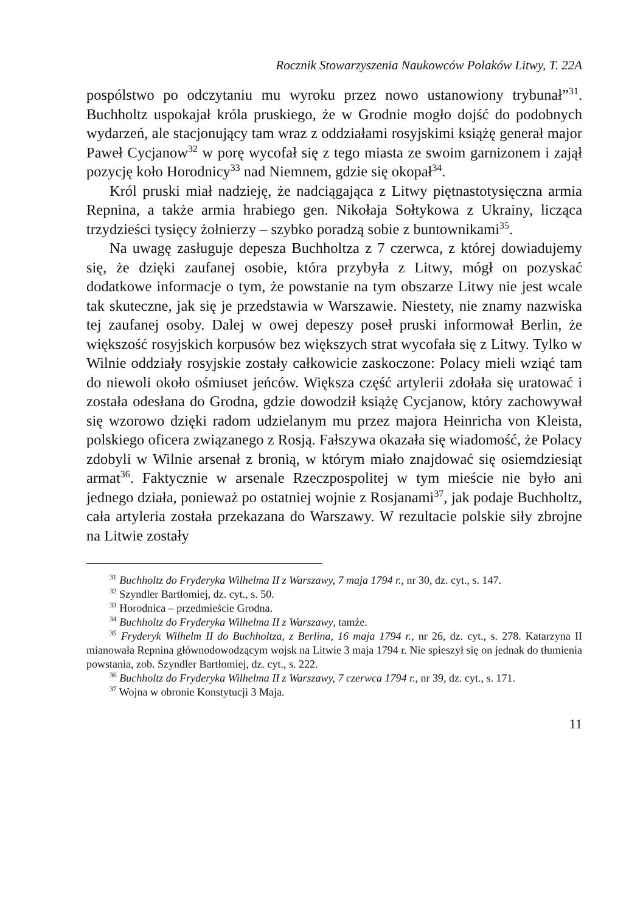Rocznik Stowarzyszenia Naukowców Polaków Litwy, T. 22A
pospólstwo po odczytaniu mu wyroku przez nowo ustanowiony trybunał”<sup>31</sup>. Buchholtz uspokajał króla pruskiego, że w Grodnie mogło dojść do podobnych wydarzeń, ale stacjonujący tam wraz z oddziałami rosyjskimi książę generał major Paweł Cycjanow<sup>32</sup> w porę wycofał się z tego miasta ze swoim garnizonem i zajął pozycję koło Horodnicy<sup>33</sup> nad Niemnem, gdzie się okopał<sup>34</sup>.
Król pruski miał nadzieję, że nadciągająca z Litwy piętnastotysięczna armia Repnina, a także armia hrabiego gen. Nikołaja Sołtykowa z Ukrainy, licząca trzydzieści tysięcy żołnierzy – szybko poradzą sobie z buntownikami<sup>35</sup>.
Na uwagę zasługuje depesza Buchholtza z 7 czerwca, z której dowiadujemy się, że dzięki zaufanej osobie, która przybyła z Litwy, mógł on pozyskać dodatkowe informacje o tym, że powstanie na tym obszarze Litwy nie jest wcale tak skuteczne, jak się je przedstawia w Warszawie. Niestety, nie znamy nazwiska tej zaufanej osoby. Dalej w owej depeszy poseł pruski informował Berlin, że większość rosyjskich korpusów bez większych strat wycofała się z Litwy. Tylko w Wilnie oddziały rosyjskie zostały całkowicie zaskoczone: Polacy mieli wziąć tam do niewoli około ośmiuset jeńców. Większa część artylerii zdołała się uratować i została odesłana do Grodna, gdzie dowodził książę Cycjanow, który zachowywał się wzorowo dzięki radom udzielanym mu przez majora Heinricha von Kleista, polskiego oficera związanego z Rosją. Fałszywa okazała się wiadomość, że Polacy zdobyli w Wilnie arsenał z bronią, w którym miało znajdować się osiemdziesiąt armat<sup>36</sup>. Faktycznie w arsenale Rzeczpospolitej w tym mieście nie było ani jednego działa, ponieważ po ostatniej wojnie z Rosjanami<sup>37</sup>, jak podaje Buchholtz, cała artyleria została przekazana do Warszawy. W rezultacie polskie siły zbrojne na Litwie zostały
<sup>31</sup> Buchholtz do Fryderyka Wilhelma II z Warszawy, 7 maja 1794 r., nr 30, dz. cyt., s. 147.
<sup>32</sup> Szyndler Bartłomiej, dz. cyt., s. 50.
<sup>33</sup> Horodnica – przedmieście Grodna.
<sup>34</sup> Buchholtz do Fryderyka Wilhelma II z Warszawy, tamże.
<sup>35</sup> Fryderyk Wilhelm II do Buchholtza, z Berlina, 16 maja 1794 r., nr 26, dz. cyt., s. 278. Katarzyna II mianowała Repnina głównodowodzącym wojsk na Litwie 3 maja 1794 r. Nie spieszył się on jednak do tłumienia powstania, zob. Szyndler Bartłomiej, dz. cyt., s. 222.
<sup>36</sup> Buchholtz do Fryderyka Wilhelma II z Warszawy, 7 czerwca 1794 r., nr 39, dz. cyt., s. 171.
<sup>37</sup> Wojna w obronie Konstytucji 3 Maja.
11